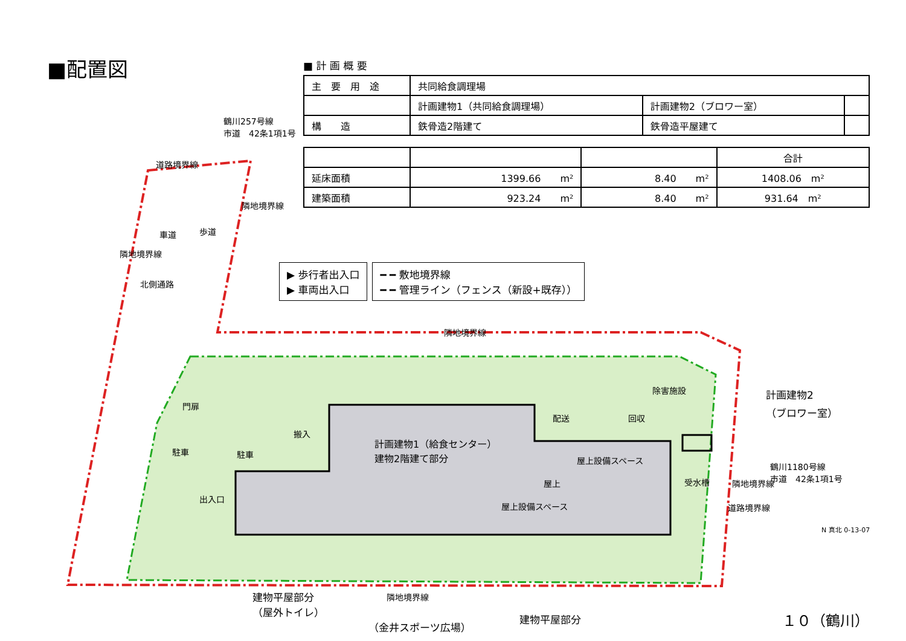■配置図
■ 計 画 概 要
| 主 要 用 途 | 共同給食調理場 | | |
| | 計画建物1（共同給食調理場） | 計画建物2（ブロワー室） | |
| 構 造 | 鉄骨造2階建て | 鉄骨造平屋建て | |
| | | | 合計 |
| 延床面積 | 1399.66 m² | 8.40 m² | 1408.06 m² |
| 建築面積 | 923.24 m² | 8.40 m² | 931.64 m² |
▶ 歩行者出入口
▶ 車両出入口
━ ━ 敷地境界線
━ ━ 管理ライン（フェンス（新設+既存））
鶴川257号線
市道　42条1項1号
道路境界線
車道 歩道
北側通路
隣地境界線
隣地境界線
隣地境界線
門扉
除害施設
配送 回収
搬入
駐車 駐車
計画建物1（給食センター）
建物2階建て部分
屋上設備スペース
屋上 受水槽
屋上設備スペース
出入口
計画建物2
（ブロワー室）
隣地境界線
鶴川1180号線
市道　42条1項1号
道路境界線
隣地境界線
建物平屋部分
（屋外トイレ）
建物平屋部分
（金井スポーツ広場）
N 真北 0-13-07
１０（鶴川）